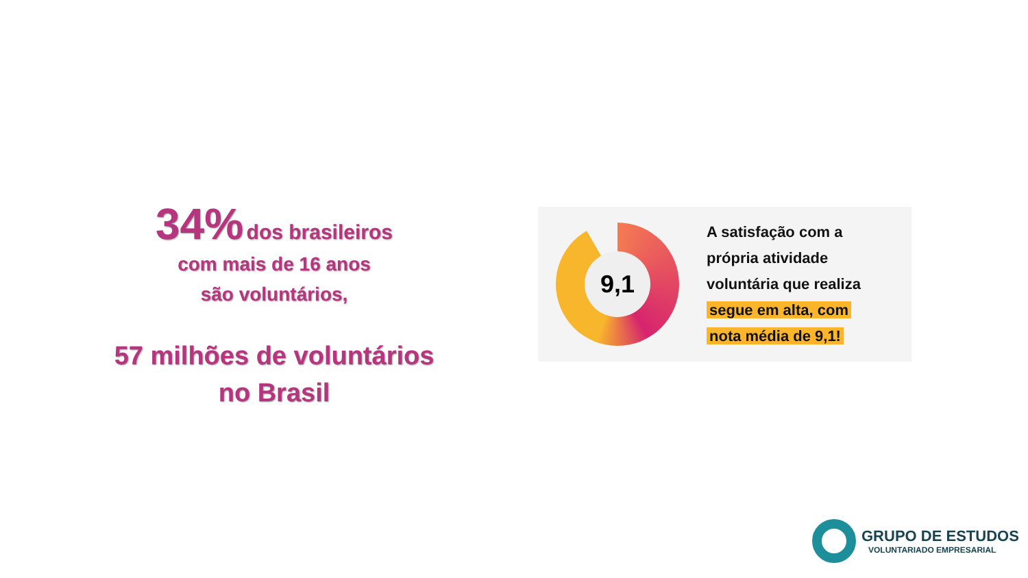34% dos brasileiros
com mais de 16 anos
são voluntários,
57 milhões de voluntários
no Brasil
9,1
A satisfação com a
própria atividade
voluntária que realiza
segue em alta, com
nota média de 9,1!
GRUPO DE ESTUDOS
VOLUNTARIADO EMPRESARIAL